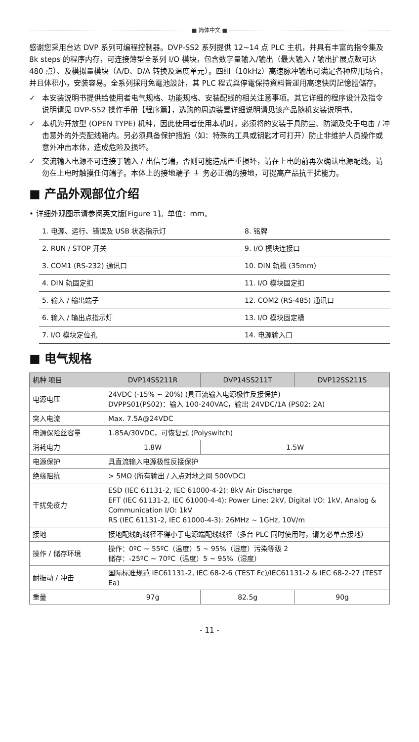■ 简体中文 ■
感谢您采用台达 DVP 系列可编程控制器。DVP-SS2 系列提供 12~14 点 PLC 主机，并具有丰富的指令集及 8k steps 的程序内存，可连接薄型全系列 I/O 模块，包含数字量输入/输出（最大输入 / 输出扩展点数可达 480 点）、及模拟量模块（A/D、D/A 转换及温度单元）。四组（10kHz）高速脉冲输出可满足各种应用场合，并且体积小，安装容易。全系列採用免電池設計，其 PLC 程式與停電保持資料皆運用高速快閃記憶體儲存。
✓ 本安装说明书提供给使用者电气规格、功能规格、安装配线的相关注意事项。其它详细的程序设计及指令说明请见 DVP-SS2 操作手册【程序篇】，选购的周边装置详细说明请见该产品随机安装说明书。
✓ 本机为开放型 (OPEN TYPE) 机种，因此使用者使用本机时，必须将的安装于具防尘、防潮及免于电击 / 冲击意外的外壳配线箱内。另必须具备保护措施（如：特殊的工具或钥匙才可打开）防止非维护人员操作或意外冲击本体，造成危险及损坏。
✓ 交流输入电源不可连接于输入 / 出信号端，否则可能造成严重损坏，请在上电的前再次确认电源配线。请勿在上电时触摸任何端子。本体上的接地端子 ⏚ 务必正确的接地，可提高产品抗干扰能力。
■ 产品外观部位介绍
• 详细外观图示请参阅英文版[Figure 1]。单位：mm。
| 1. 电源、运行、错误及 USB 状态指示灯 | 8. 铭牌 |
| 2. RUN / STOP 开关 | 9. I/O 模块连接口 |
| 3. COM1 (RS-232) 通讯口 | 10. DIN 轨槽 (35mm) |
| 4. DIN 轨固定扣 | 11. I/O 模块固定扣 |
| 5. 输入 / 输出端子 | 12. COM2 (RS-485) 通讯口 |
| 6. 输入 / 输出点指示灯 | 13. I/O 模块固定槽 |
| 7. I/O 模块定位孔 | 14. 电源输入口 |
■ 电气规格
| 机种 项目 | DVP14SS211R | DVP14SS211T | DVP12SS211S |
| --- | --- | --- | --- |
| 电源电压 | 24VDC (-15% ~ 20%) (具直流输入电源极性反接保护) DVPPS01(PS02)：输入 100-240VAC，输出 24VDC/1A (PS02: 2A) | | |
| 突入电流 | Max. 7.5A@24VDC | | |
| 电源保险丝容量 | 1.85A/30VDC，可恢复式 (Polyswitch) | | |
| 消耗电力 | 1.8W | 1.5W | |
| 电源保护 | 具直流输入电源极性反接保护 | | |
| 绝缘阻抗 | > 5MΩ (所有输出 / 入点对地之间 500VDC) | | |
| 干扰免疫力 | ESD (IEC 61131-2, IEC 61000-4-2): 8kV Air Discharge EFT (IEC 61131-2, IEC 61000-4-4): Power Line: 2kV, Digital I/O: 1kV, Analog & Communication I/O: 1kV RS (IEC 61131-2, IEC 61000-4-3): 26MHz ~ 1GHz, 10V/m | | |
| 接地 | 接地配线的线径不得小于电源端配线线径（多台 PLC 同时使用时，请务必单点接地） | | |
| 操作 / 储存环境 | 操作：0ºC ~ 55ºC（温度）5 ~ 95%（湿度）污染等级 2 储存：-25ºC ~ 70ºC（温度）5 ~ 95%（湿度） | | |
| 耐振动 / 冲击 | 国际标准规范 IEC61131-2, IEC 68-2-6 (TEST Fc)/IEC61131-2 & IEC 68-2-27 (TEST Ea) | | |
| 重量 | 97g | 82.5g | 90g |
- 11 -